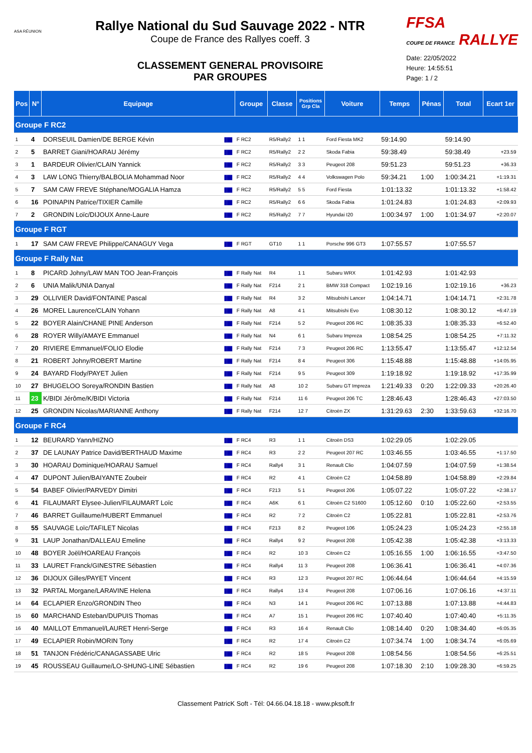ASA RÉUNION
Rallye National du Sud Sauvage 2022 - NTR
Coupe de France des Rallyes coeff. 3
CLASSEMENT GENERAL PROVISOIRE
PAR GROUPES
FFSA
COUPE DE FRANCE RALLYE
Date: 22/05/2022
Heure: 14:55:51
Page: 1 / 2
| Pos | N° | Equipage | | Groupe | Classe | Positions Grp Cla | Voiture | Temps | Pénas | Total | Ecart 1er |
| --- | --- | --- | --- | --- | --- | --- | --- | --- | --- | --- | --- |
| Groupe F RC2 | | | | | | | | | | | |
| 1 | 4 | DORSEUIL Damien/DE BERGE Kévin | ▮▮▮ | F RC2 | R5/Rally2 | 1 1 | Ford Fiesta MK2 | 59:14.90 | | 59:14.90 | |
| 2 | 5 | BARRET Giani/HOARAU Jérémy | ▮▮▮ | F RC2 | R5/Rally2 | 2 2 | Skoda Fabia | 59:38.49 | | 59:38.49 | +23.59 |
| 3 | 1 | BARDEUR Olivier/CLAIN Yannick | ▮▮▮ | F RC2 | R5/Rally2 | 3 3 | Peugeot 208 | 59:51.23 | | 59:51.23 | +36.33 |
| 4 | 3 | LAW LONG Thierry/BALBOLIA Mohammad Noor | ▮▮▮ | F RC2 | R5/Rally2 | 4 4 | Volkswagen Polo | 59:34.21 | 1:00 | 1:00:34.21 | +1:19.31 |
| 5 | 7 | SAM CAW FREVE Stéphane/MOGALIA Hamza | ▮▮▮ | F RC2 | R5/Rally2 | 5 5 | Ford Fiesta | 1:01:13.32 | | 1:01:13.32 | +1:58.42 |
| 6 | 16 | POINAPIN Patrice/TIXIER Camille | ▮▮▮ | F RC2 | R5/Rally2 | 6 6 | Skoda Fabia | 1:01:24.83 | | 1:01:24.83 | +2:09.93 |
| 7 | 2 | GRONDIN Loïc/DIJOUX Anne-Laure | ▮▮▮ | F RC2 | R5/Rally2 | 7 7 | Hyundai I20 | 1:00:34.97 | 1:00 | 1:01:34.97 | +2:20.07 |
| Groupe F RGT | | | | | | | | | | | |
| 1 | 17 | SAM CAW FREVE Philippe/CANAGUY Vega | ▮▮▮ | F RGT | GT10 | 1 1 | Porsche 996 GT3 | 1:07:55.57 | | 1:07:55.57 | |
| Groupe F Rally Nat | | | | | | | | | | | |
| 1 | 8 | PICARD Johny/LAW MAN TOO Jean-François | ▮▮▮ | F Rally Nat | R4 | 1 1 | Subaru WRX | 1:01:42.93 | | 1:01:42.93 | |
| 2 | 6 | UNIA Malik/UNIA Danyal | ▮▮▮ | F Rally Nat | F214 | 2 1 | BMW 318 Compact | 1:02:19.16 | | 1:02:19.16 | +36.23 |
| 3 | 29 | OLLIVIER David/FONTAINE Pascal | ▮▮▮ | F Rally Nat | R4 | 3 2 | Mitsubishi Lancer | 1:04:14.71 | | 1:04:14.71 | +2:31.78 |
| 4 | 26 | MOREL Laurence/CLAIN Yohann | ▮▮▮ | F Rally Nat | A8 | 4 1 | Mitsubishi Evo | 1:08:30.12 | | 1:08:30.12 | +6:47.19 |
| 5 | 22 | BOYER Alain/CHANE PINE Anderson | ▮▮▮ | F Rally Nat | F214 | 5 2 | Peugeot 206 RC | 1:08:35.33 | | 1:08:35.33 | +6:52.40 |
| 6 | 28 | ROYER Willy/AMAYE Emmanuel | ▮▮▮ | F Rally Nat | N4 | 6 1 | Subaru Impreza | 1:08:54.25 | | 1:08:54.25 | +7:11.32 |
| 7 | 20 | RIVIERE Emmanuel/FOLIO Elodie | ▮▮▮ | F Rally Nat | F214 | 7 3 | Peugeot 206 RC | 1:13:55.47 | | 1:13:55.47 | +12:12.54 |
| 8 | 21 | ROBERT Johny/ROBERT Martine | ▮▮▮ | F Rally Nat | F214 | 8 4 | Peugeot 306 | 1:15:48.88 | | 1:15:48.88 | +14:05.95 |
| 9 | 24 | BAYARD Flody/PAYET Julien | ▮▮▮ | F Rally Nat | F214 | 9 5 | Peugeot 309 | 1:19:18.92 | | 1:19:18.92 | +17:35.99 |
| 10 | 27 | BHUGELOO Soreya/RONDIN Bastien | ▮▮▮ | F Rally Nat | A8 | 10 2 | Subaru GT Impreza | 1:21:49.33 | 0:20 | 1:22:09.33 | +20:26.40 |
| 11 | 23 | K/BIDI Jérôme/K/BIDI Victoria | ▮▮▮ | F Rally Nat | F214 | 11 6 | Peugeot 206 TC | 1:28:46.43 | | 1:28:46.43 | +27:03.50 |
| 12 | 25 | GRONDIN Nicolas/MARIANNE Anthony | ▮▮▮ | F Rally Nat | F214 | 12 7 | Citroën ZX | 1:31:29.63 | 2:30 | 1:33:59.63 | +32:16.70 |
| Groupe F RC4 | | | | | | | | | | | |
| 1 | 12 | BEURARD Yann/HIZNO | ▮▮▮ | F RC4 | R3 | 1 1 | Citroën DS3 | 1:02:29.05 | | 1:02:29.05 | |
| 2 | 37 | DE LAUNAY Patrice David/BERTHAUD Maxime | ▮▮▮ | F RC4 | R3 | 2 2 | Peugeot 207 RC | 1:03:46.55 | | 1:03:46.55 | +1:17.50 |
| 3 | 30 | HOARAU Dominique/HOARAU Samuel | ▮▮▮ | F RC4 | Rally4 | 3 1 | Renault Clio | 1:04:07.59 | | 1:04:07.59 | +1:38.54 |
| 4 | 47 | DUPONT Julien/BAIYANTE Zoubeir | ▮▮▮ | F RC4 | R2 | 4 1 | Citroën C2 | 1:04:58.89 | | 1:04:58.89 | +2:29.84 |
| 5 | 54 | BABEF Olivier/PARVEDY Dimitri | ▮▮▮ | F RC4 | F213 | 5 1 | Peugeot 206 | 1:05:07.22 | | 1:05:07.22 | +2:38.17 |
| 6 | 41 | FILAUMART Elysee-Julien/FILAUMART Loïc | ▮▮▮ | F RC4 | A6K | 6 1 | Citroën C2 S1600 | 1:05:12.60 | 0:10 | 1:05:22.60 | +2:53.55 |
| 7 | 46 | BARRET Guillaume/HUBERT Emmanuel | ▮▮▮ | F RC4 | R2 | 7 2 | Citroën C2 | 1:05:22.81 | | 1:05:22.81 | +2:53.76 |
| 8 | 55 | SAUVAGE Loïc/TAFILET Nicolas | ▮▮▮ | F RC4 | F213 | 8 2 | Peugeot 106 | 1:05:24.23 | | 1:05:24.23 | +2:55.18 |
| 9 | 31 | LAUP Jonathan/DALLEAU Emeline | ▮▮▮ | F RC4 | Rally4 | 9 2 | Peugeot 208 | 1:05:42.38 | | 1:05:42.38 | +3:13.33 |
| 10 | 48 | BOYER Joël/HOAREAU François | ▮▮▮ | F RC4 | R2 | 10 3 | Citroën C2 | 1:05:16.55 | 1:00 | 1:06:16.55 | +3:47.50 |
| 11 | 33 | LAURET Franck/GINESTRE Sébastien | ▮▮▮ | F RC4 | Rally4 | 11 3 | Peugeot 208 | 1:06:36.41 | | 1:06:36.41 | +4:07.36 |
| 12 | 36 | DIJOUX Gilles/PAYET Vincent | ▮▮▮ | F RC4 | R3 | 12 3 | Peugeot 207 RC | 1:06:44.64 | | 1:06:44.64 | +4:15.59 |
| 13 | 32 | PARTAL Morgane/LARAVINE Helena | ▮▮▮ | F RC4 | Rally4 | 13 4 | Peugeot 208 | 1:07:06.16 | | 1:07:06.16 | +4:37.11 |
| 14 | 64 | ECLAPIER Enzo/GRONDIN Theo | ▮▮▮ | F RC4 | N3 | 14 1 | Peugeot 206 RC | 1:07:13.88 | | 1:07:13.88 | +4:44.83 |
| 15 | 60 | MARCHAND Esteban/DUPUIS Thomas | ▮▮▮ | F RC4 | A7 | 15 1 | Peugeot 206 RC | 1:07:40.40 | | 1:07:40.40 | +5:11.35 |
| 16 | 40 | MAILLOT Emmanuel/LAURET Henri-Serge | ▮▮▮ | F RC4 | R3 | 16 4 | Renault Clio | 1:08:14.40 | 0:20 | 1:08:34.40 | +6:05.35 |
| 17 | 49 | ECLAPIER Robin/MORIN Tony | ▮▮▮ | F RC4 | R2 | 17 4 | Citroën C2 | 1:07:34.74 | 1:00 | 1:08:34.74 | +6:05.69 |
| 18 | 51 | TANJON Frédéric/CANAGASSABE Ulric | ▮▮▮ | F RC4 | R2 | 18 5 | Peugeot 208 | 1:08:54.56 | | 1:08:54.56 | +6:25.51 |
| 19 | 45 | ROUSSEAU Guillaume/LO-SHUNG-LINE Sébastien | ▮▮▮ | F RC4 | R2 | 19 6 | Peugeot 208 | 1:07:18.30 | 2:10 | 1:09:28.30 | +6:59.25 |
Classement PatricK Soft - Tél: 04.66.04.18.18 - www.pksoft.fr